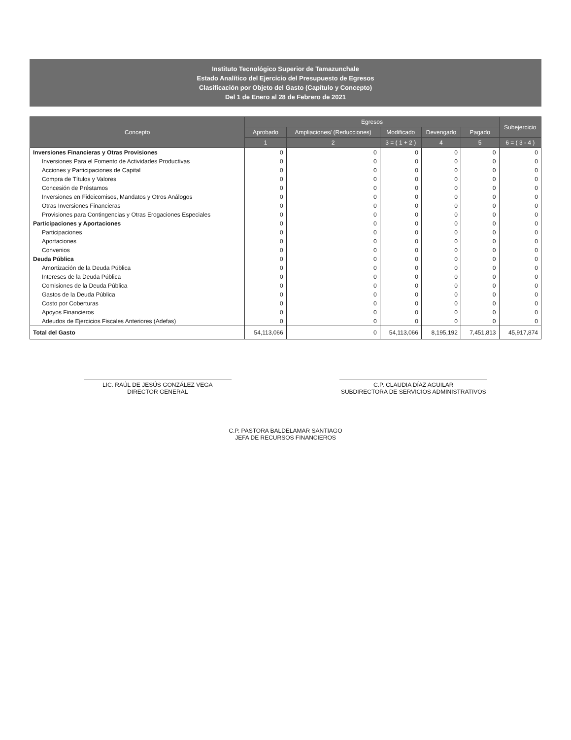Instituto Tecnológico Superior de Tamazunchale
Estado Analítico del Ejercicio del Presupuesto de Egresos
Clasificación por Objeto del Gasto (Capítulo y Concepto)
Del 1 de Enero al 28 de Febrero de 2021
| Concepto | Egresos | | | | | Subejercicio |
| --- | --- | --- | --- | --- | --- | --- |
| | Aprobado | Ampliaciones/ (Reducciones) | Modificado | Devengado | Pagado | |
| | 1 | 2 | 3 = ( 1 + 2 ) | 4 | 5 | 6 = ( 3 - 4 ) |
| Inversiones Financieras y Otras Provisiones | 0 | 0 | 0 | 0 | 0 | 0 |
| Inversiones Para el Fomento de Actividades Productivas | 0 | 0 | 0 | 0 | 0 | 0 |
| Acciones y Participaciones de Capital | 0 | 0 | 0 | 0 | 0 | 0 |
| Compra de Títulos y Valores | 0 | 0 | 0 | 0 | 0 | 0 |
| Concesión de Préstamos | 0 | 0 | 0 | 0 | 0 | 0 |
| Inversiones en Fideicomisos, Mandatos y Otros Análogos | 0 | 0 | 0 | 0 | 0 | 0 |
| Otras Inversiones Financieras | 0 | 0 | 0 | 0 | 0 | 0 |
| Provisiones para Contingencias y Otras Erogaciones Especiales | 0 | 0 | 0 | 0 | 0 | 0 |
| Participaciones y Aportaciones | 0 | 0 | 0 | 0 | 0 | 0 |
| Participaciones | 0 | 0 | 0 | 0 | 0 | 0 |
| Aportaciones | 0 | 0 | 0 | 0 | 0 | 0 |
| Convenios | 0 | 0 | 0 | 0 | 0 | 0 |
| Deuda Pública | 0 | 0 | 0 | 0 | 0 | 0 |
| Amortización de la Deuda Pública | 0 | 0 | 0 | 0 | 0 | 0 |
| Intereses de la Deuda Pública | 0 | 0 | 0 | 0 | 0 | 0 |
| Comisiones de la Deuda Pública | 0 | 0 | 0 | 0 | 0 | 0 |
| Gastos de la Deuda Pública | 0 | 0 | 0 | 0 | 0 | 0 |
| Costo por Coberturas | 0 | 0 | 0 | 0 | 0 | 0 |
| Apoyos Financieros | 0 | 0 | 0 | 0 | 0 | 0 |
| Adeudos de Ejercicios Fiscales Anteriores (Adefas) | 0 | 0 | 0 | 0 | 0 | 0 |
| Total del Gasto | 54,113,066 | 0 | 54,113,066 | 8,195,192 | 7,451,813 | 45,917,874 |
LIC. RAÚL DE JESÚS GONZÁLEZ VEGA
DIRECTOR GENERAL
C.P. CLAUDIA DÍAZ AGUILAR
SUBDIRECTORA DE SERVICIOS ADMINISTRATIVOS
C.P. PASTORA BALDELAMAR SANTIAGO
JEFA DE RECURSOS FINANCIEROS